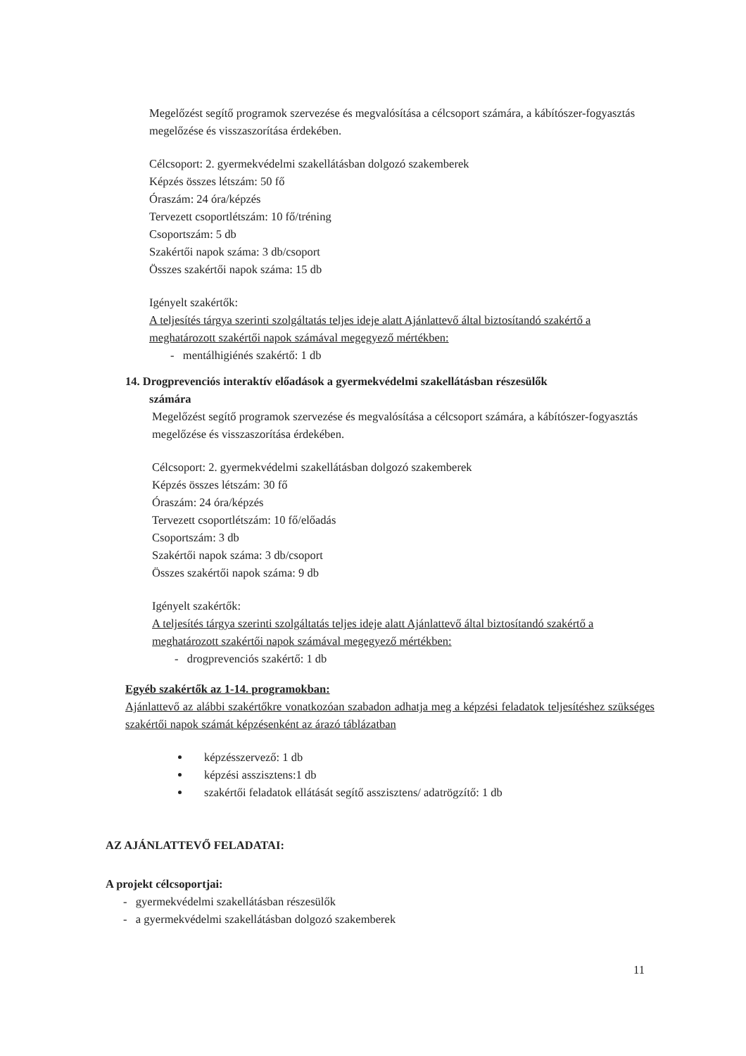Megelőzést segítő programok szervezése és megvalósítása a célcsoport számára, a kábítószer-fogyasztás megelőzése és visszaszorítása érdekében.
Célcsoport: 2. gyermekvédelmi szakellátásban dolgozó szakemberek
Képzés összes létszám: 50 fő
Óraszám: 24 óra/képzés
Tervezett csoportlétszám: 10 fő/tréning
Csoportszám: 5 db
Szakértői napok száma: 3 db/csoport
Összes szakértői napok száma: 15 db
Igényelt szakértők:
A teljesítés tárgya szerinti szolgáltatás teljes ideje alatt Ajánlattevő által biztosítandó szakértő a meghatározott szakértői napok számával megegyező mértékben:
- mentálhigiénés szakértő: 1 db
14. Drogprevenciós interaktív előadások a gyermekvédelmi szakellátásban részesülők
számára
Megelőzést segítő programok szervezése és megvalósítása a célcsoport számára, a kábítószer-fogyasztás megelőzése és visszaszorítása érdekében.
Célcsoport: 2. gyermekvédelmi szakellátásban dolgozó szakemberek
Képzés összes létszám: 30 fő
Óraszám: 24 óra/képzés
Tervezett csoportlétszám: 10 fő/előadás
Csoportszám: 3 db
Szakértői napok száma: 3 db/csoport
Összes szakértői napok száma: 9 db
Igényelt szakértők:
A teljesítés tárgya szerinti szolgáltatás teljes ideje alatt Ajánlattevő által biztosítandó szakértő a meghatározott szakértői napok számával megegyező mértékben:
- drogprevenciós szakértő: 1 db
Egyéb szakértők az 1-14. programokban:
Ajánlattevő az alábbi szakértőkre vonatkozóan szabadon adhatja meg a képzési feladatok teljesítéshez szükséges szakértői napok számát képzésenként az árazó táblázatban
képzésszervező: 1 db
képzési asszisztens:1 db
szakértői feladatok ellátását segítő asszisztens/ adatrögzítő: 1 db
AZ AJÁNLATTEVŐ FELADATAI:
A projekt célcsoportjai:
- gyermekvédelmi szakellátásban részesülők
- a gyermekvédelmi szakellátásban dolgozó szakemberek
11